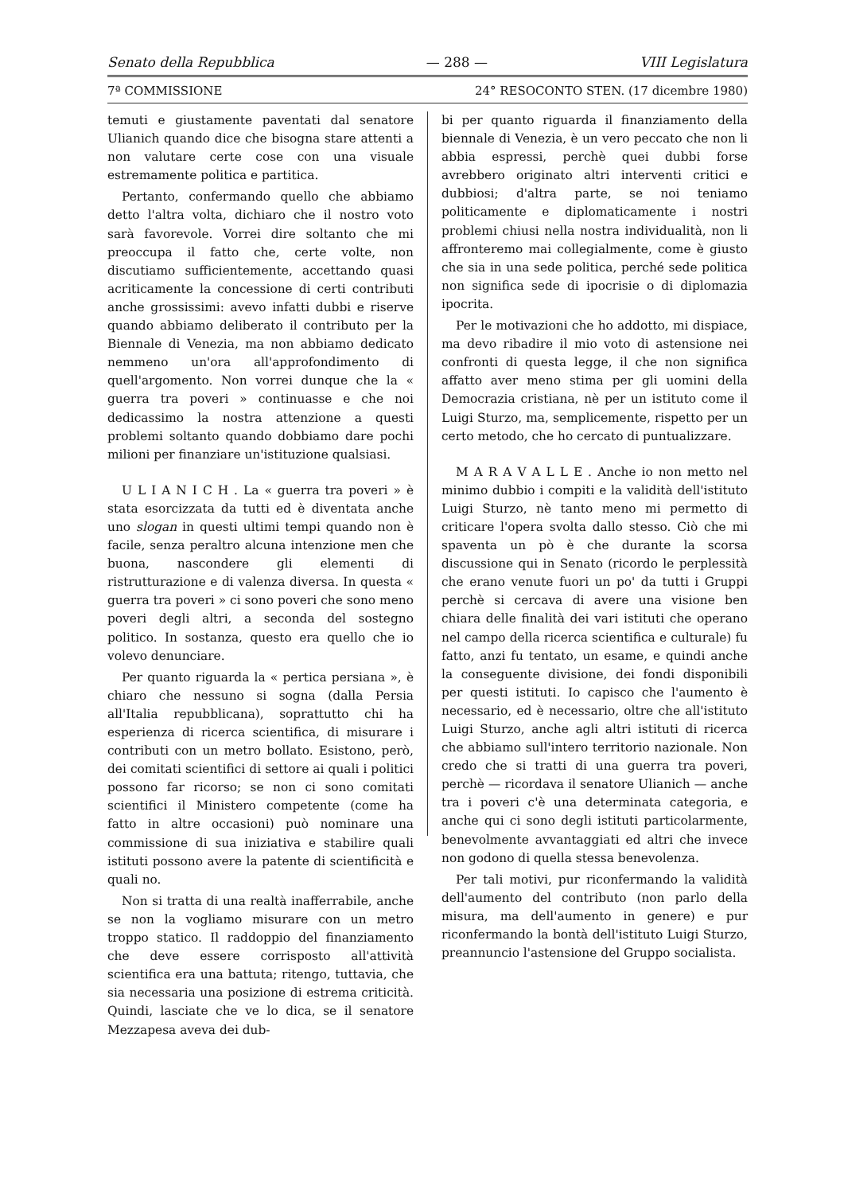Senato della Repubblica — 288 — VIII Legislatura
7ª COMMISSIONE 24° RESOCONTO STEN. (17 dicembre 1980)
temuti e giustamente paventati dal senatore Ulianich quando dice che bisogna stare attenti a non valutare certe cose con una visuale estremamente politica e partitica.
Pertanto, confermando quello che abbiamo detto l'altra volta, dichiaro che il nostro voto sarà favorevole. Vorrei dire soltanto che mi preoccupa il fatto che, certe volte, non discutiamo sufficientemente, accettando quasi acriticamente la concessione di certi contributi anche grossissimi: avevo infatti dubbi e riserve quando abbiamo deliberato il contributo per la Biennale di Venezia, ma non abbiamo dedicato nemmeno un'ora all'approfondimento di quell'argomento. Non vorrei dunque che la « guerra tra poveri » continuasse e che noi dedicassimo la nostra attenzione a questi problemi soltanto quando dobbiamo dare pochi milioni per finanziare un'istituzione qualsiasi.
U L I A N I C H . La « guerra tra poveri » è stata esorcizzata da tutti ed è diventata anche uno slogan in questi ultimi tempi quando non è facile, senza peraltro alcuna intenzione men che buona, nascondere gli elementi di ristrutturazione e di valenza diversa. In questa « guerra tra poveri » ci sono poveri che sono meno poveri degli altri, a seconda del sostegno politico. In sostanza, questo era quello che io volevo denunciare.
Per quanto riguarda la « pertica persiana », è chiaro che nessuno si sogna (dalla Persia all'Italia repubblicana), soprattutto chi ha esperienza di ricerca scientifica, di misurare i contributi con un metro bollato. Esistono, però, dei comitati scientifici di settore ai quali i politici possono far ricorso; se non ci sono comitati scientifici il Ministero competente (come ha fatto in altre occasioni) può nominare una commissione di sua iniziativa e stabilire quali istituti possono avere la patente di scientificità e quali no.
Non si tratta di una realtà inafferrabile, anche se non la vogliamo misurare con un metro troppo statico. Il raddoppio del finanziamento che deve essere corrisposto all'attività scientifica era una battuta; ritengo, tuttavia, che sia necessaria una posizione di estrema criticità. Quindi, lasciate che ve lo dica, se il senatore Mezzapesa aveva dei dub-
bi per quanto riguarda il finanziamento della biennale di Venezia, è un vero peccato che non li abbia espressi, perchè quei dubbi forse avrebbero originato altri interventi critici e dubbiosi; d'altra parte, se noi teniamo politicamente e diplomaticamente i nostri problemi chiusi nella nostra individualità, non li affronteremo mai collegialmente, come è giusto che sia in una sede politica, perché sede politica non significa sede di ipocrisie o di diplomazia ipocrita.
Per le motivazioni che ho addotto, mi dispiace, ma devo ribadire il mio voto di astensione nei confronti di questa legge, il che non significa affatto aver meno stima per gli uomini della Democrazia cristiana, nè per un istituto come il Luigi Sturzo, ma, semplicemente, rispetto per un certo metodo, che ho cercato di puntualizzare.
M A R A V A L L E . Anche io non metto nel minimo dubbio i compiti e la validità dell'istituto Luigi Sturzo, nè tanto meno mi permetto di criticare l'opera svolta dallo stesso. Ciò che mi spaventa un pò è che durante la scorsa discussione qui in Senato (ricordo le perplessità che erano venute fuori un po' da tutti i Gruppi perchè si cercava di avere una visione ben chiara delle finalità dei vari istituti che operano nel campo della ricerca scientifica e culturale) fu fatto, anzi fu tentato, un esame, e quindi anche la conseguente divisione, dei fondi disponibili per questi istituti. Io capisco che l'aumento è necessario, ed è necessario, oltre che all'istituto Luigi Sturzo, anche agli altri istituti di ricerca che abbiamo sull'intero territorio nazionale. Non credo che si tratti di una guerra tra poveri, perchè — ricordava il senatore Ulianich — anche tra i poveri c'è una determinata categoria, e anche qui ci sono degli istituti particolarmente, benevolmente avvantaggiati ed altri che invece non godono di quella stessa benevolenza.
Per tali motivi, pur riconfermando la validità dell'aumento del contributo (non parlo della misura, ma dell'aumento in genere) e pur riconfermando la bontà dell'istituto Luigi Sturzo, preannuncio l'astensione del Gruppo socialista.